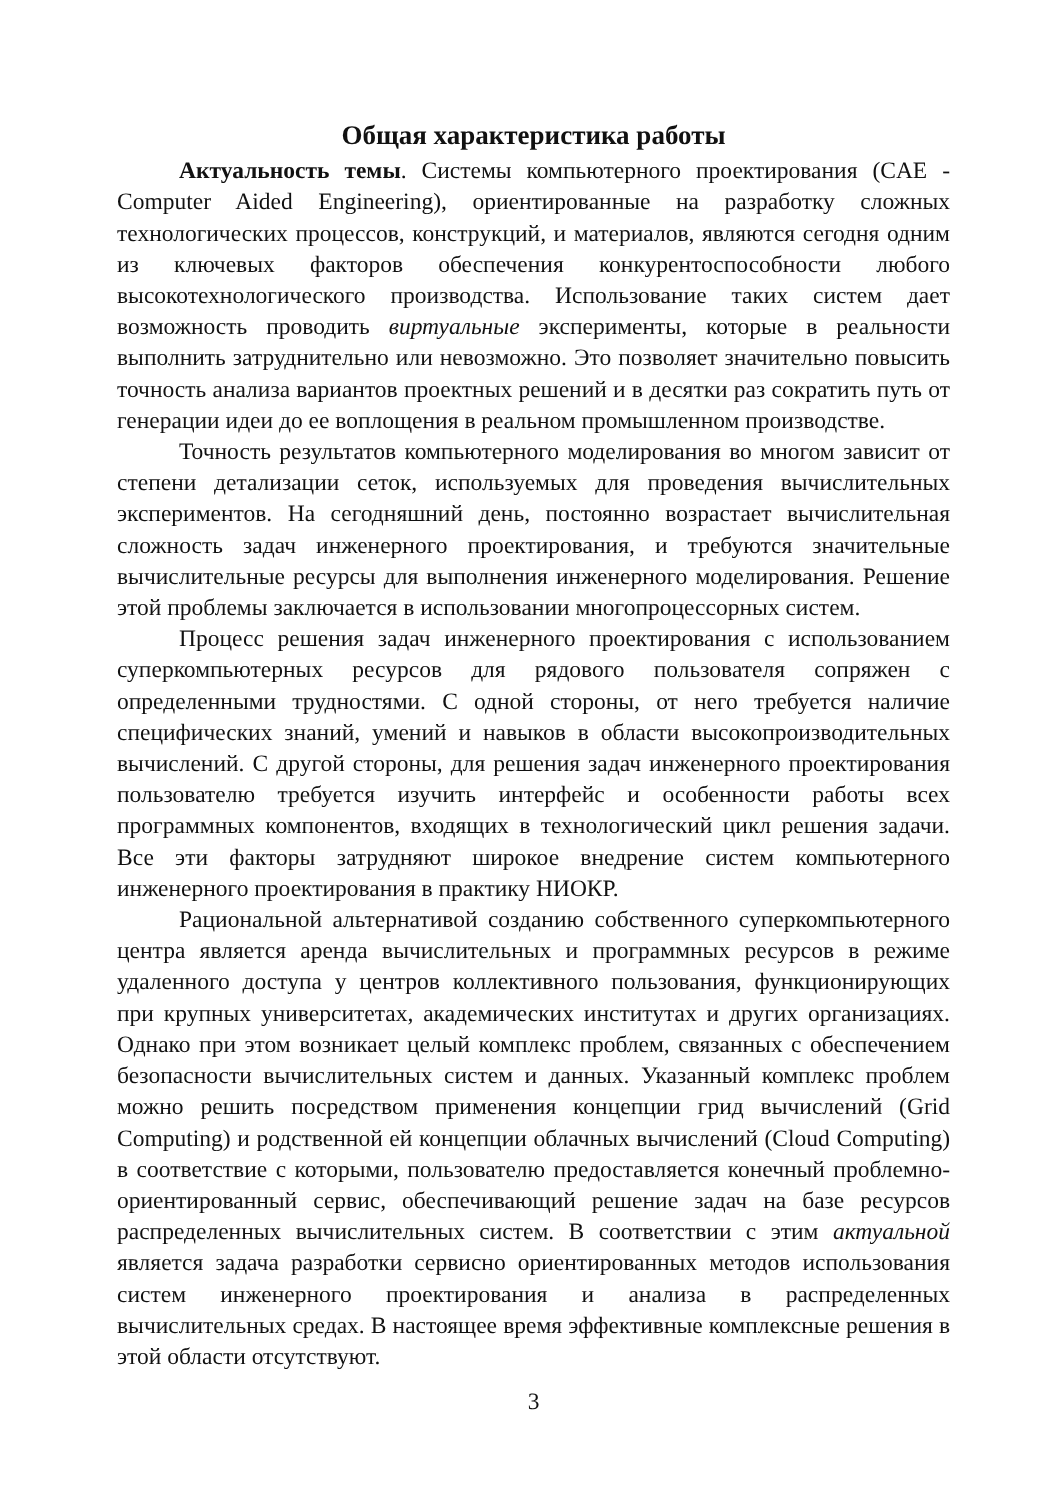Общая характеристика работы
Актуальность темы. Системы компьютерного проектирования (CAE - Computer Aided Engineering), ориентированные на разработку сложных технологических процессов, конструкций, и материалов, являются сегодня одним из ключевых факторов обеспечения конкурентоспособности любого высокотехнологического производства. Использование таких систем дает возможность проводить виртуальные эксперименты, которые в реальности выполнить затруднительно или невозможно. Это позволяет значительно повысить точность анализа вариантов проектных решений и в десятки раз сократить путь от генерации идеи до ее воплощения в реальном промышленном производстве.
Точность результатов компьютерного моделирования во многом зависит от степени детализации сеток, используемых для проведения вычислительных экспериментов. На сегодняшний день, постоянно возрастает вычислительная сложность задач инженерного проектирования, и требуются значительные вычислительные ресурсы для выполнения инженерного моделирования. Решение этой проблемы заключается в использовании многопроцессорных систем.
Процесс решения задач инженерного проектирования с использованием суперкомпьютерных ресурсов для рядового пользователя сопряжен с определенными трудностями. С одной стороны, от него требуется наличие специфических знаний, умений и навыков в области высокопроизводительных вычислений. С другой стороны, для решения задач инженерного проектирования пользователю требуется изучить интерфейс и особенности работы всех программных компонентов, входящих в технологический цикл решения задачи. Все эти факторы затрудняют широкое внедрение систем компьютерного инженерного проектирования в практику НИОКР.
Рациональной альтернативой созданию собственного суперкомпьютерного центра является аренда вычислительных и программных ресурсов в режиме удаленного доступа у центров коллективного пользования, функционирующих при крупных университетах, академических институтах и других организациях. Однако при этом возникает целый комплекс проблем, связанных с обеспечением безопасности вычислительных систем и данных. Указанный комплекс проблем можно решить посредством применения концепции грид вычислений (Grid Computing) и родственной ей концепции облачных вычислений (Cloud Computing) в соответствие с которыми, пользователю предоставляется конечный проблемно-ориентированный сервис, обеспечивающий решение задач на базе ресурсов распределенных вычислительных систем. В соответствии с этим актуальной является задача разработки сервисно ориентированных методов использования систем инженерного проектирования и анализа в распределенных вычислительных средах. В настоящее время эффективные комплексные решения в этой области отсутствуют.
3